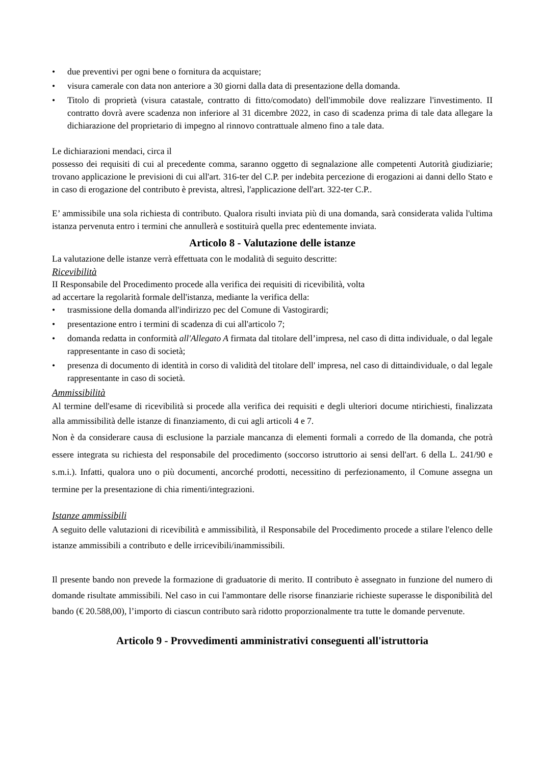• due preventivi per ogni bene o fornitura da acquistare;
• visura camerale con data non anteriore a 30 giorni dalla data di presentazione della domanda.
• Titolo di proprietà (visura catastale, contratto di fitto/comodato) dell'immobile dove realizzare l'investimento. II contratto dovrà avere scadenza non inferiore al 31 dicembre 2022, in caso di scadenza prima di tale data allegare la dichiarazione del proprietario di impegno al rinnovo contrattuale almeno fino a tale data.
Le dichiarazioni mendaci, circa il
possesso dei requisiti di cui al precedente comma, saranno oggetto di segnalazione alle competenti Autorità giudiziarie; trovano applicazione le previsioni di cui all'art. 316-ter del C.P. per indebita percezione di erogazioni ai danni dello Stato e in caso di erogazione del contributo è prevista, altresì, l'applicazione dell'art. 322-ter C.P..
E’ ammissibile una sola richiesta di contributo. Qualora risulti inviata più di una domanda, sarà considerata valida l'ultima istanza pervenuta entro i termini che annullerà e sostituirà quella prec edentemente inviata.
Articolo 8 - Valutazione delle istanze
La valutazione delle istanze verrà effettuata con le modalità di seguito descritte:
Ricevibilità
II Responsabile del Procedimento procede alla verifica dei requisiti di ricevibilità, volta
ad accertare la regolarità formale dell'istanza, mediante la verifica della:
• trasmissione della domanda all'indirizzo pec del Comune di Vastogirardi;
• presentazione entro i termini di scadenza di cui all'articolo 7;
• domanda redatta in conformità all'Allegato A firmata dal titolare dell’impresa, nel caso di ditta individuale, o dal legale rappresentante in caso di società;
• presenza di documento di identità in corso di validità del titolare dell' impresa, nel caso di dittaindividuale, o dal legale rappresentante in caso di società.
Ammissibilità
Al termine dell'esame di ricevibilità si procede alla verifica dei requisiti e degli ulteriori docume ntirichiesti, finalizzata alla ammissibilità delle istanze di finanziamento, di cui agli articoli 4 e 7.
Non è da considerare causa di esclusione la parziale mancanza di elementi formali a corredo de lla domanda, che potrà essere integrata su richiesta del responsabile del procedimento (soccorso istruttorio ai sensi dell'art. 6 della L. 241/90 e s.m.i.). Infatti, qualora uno o più documenti, ancorché prodotti, necessitino di perfezionamento, il Comune assegna un termine per la presentazione di chia rimenti/integrazioni.
Istanze ammissibili
A seguito delle valutazioni di ricevibilità e ammissibilità, il Responsabile del Procedimento procede a stilare l'elenco delle istanze ammissibili a contributo e delle irricevibili/inammissibili.
Il presente bando non prevede la formazione di graduatorie di merito. II contributo è assegnato in funzione del numero di domande risultate ammissibili. Nel caso in cui l'ammontare delle risorse finanziarie richieste superasse le disponibilità del bando (€ 20.588,00), l’importo di ciascun contributo sarà ridotto proporzionalmente tra tutte le domande pervenute.
Articolo 9 - Provvedimenti amministrativi conseguenti all'istruttoria